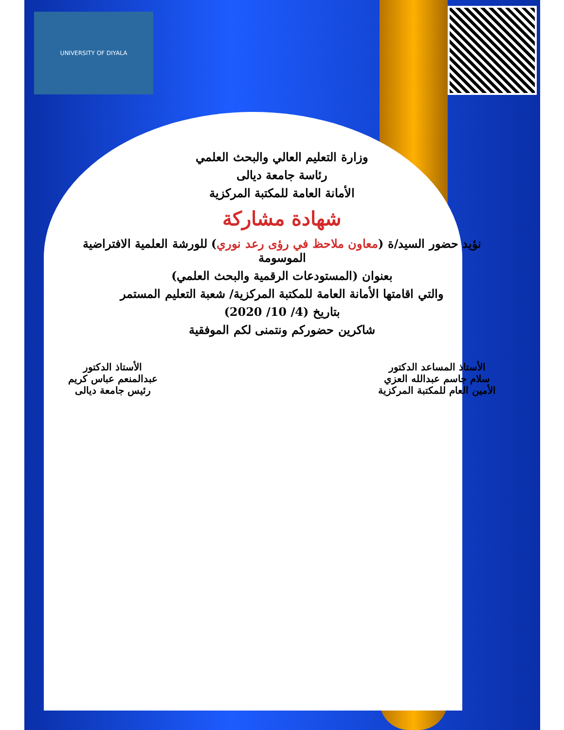UNIVERSITY OF DIYALA
وزارة التعليم العالي والبحث العلمي
رئاسة جامعة ديالى
الأمانة العامة للمكتبة المركزية
شهادة مشاركة
نؤيد حضور السيد/ة (معاون ملاحظ في رؤى رعد نوري) للورشة العلمية الافتراضية الموسومة
بعنوان (المستودعات الرقمية والبحث العلمي)
والتي اقامتها الأمانة العامة للمكتبة المركزية/ شعبة التعليم المستمر
بتاريخ (4/ 10/ 2020)
شاكرين حضوركم ونتمنى لكم الموفقية
الأستاذ المساعد الدكتور
سلام جاسم عبدالله العزي
الأمين العام للمكتبة المركزية
الأستاذ الدكتور
عبدالمنعم عباس كريم
رئيس جامعة ديالى